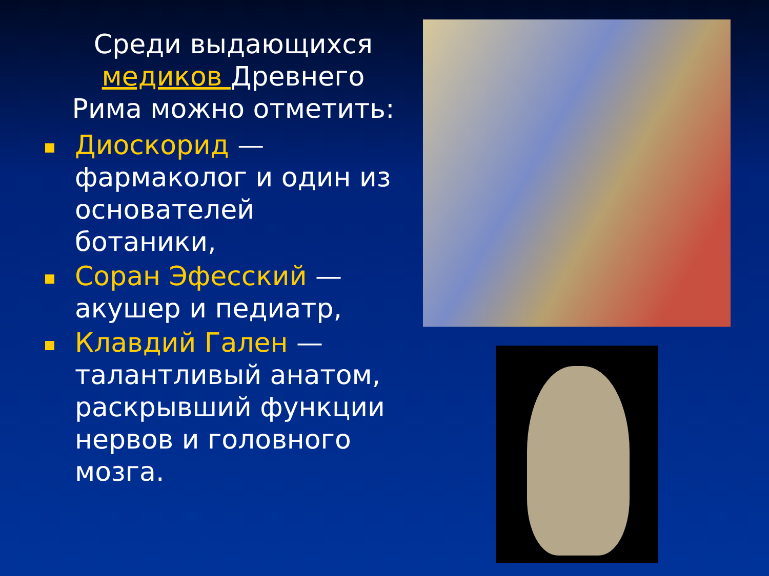Среди выдающихся медиков Древнего Рима можно отметить:
Диоскорид — фармаколог и один из основателей ботаники,
Соран Эфесский — акушер и педиатр,
Клавдий Гален — талантливый анатом, раскрывший функции нервов и головного мозга.